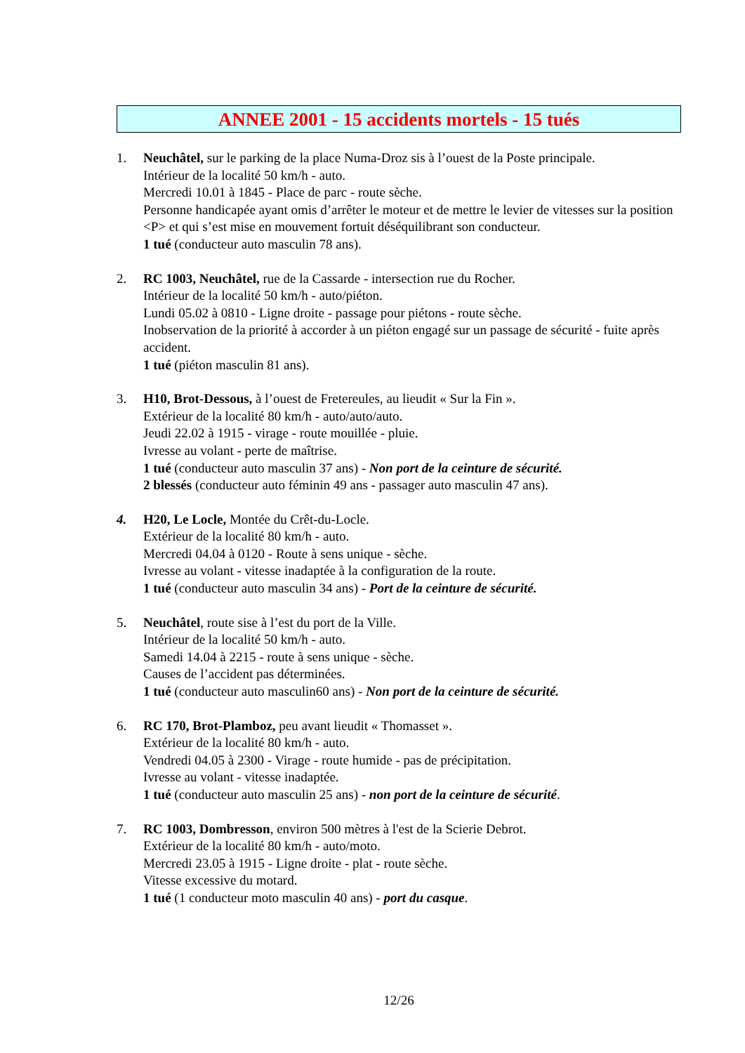ANNEE 2001 - 15 accidents mortels - 15 tués
1. Neuchâtel, sur le parking de la place Numa-Droz sis à l’ouest de la Poste principale.
Intérieur de la localité 50 km/h - auto.
Mercredi 10.01 à 1845 - Place de parc - route sèche.
Personne handicapée ayant omis d’arrêter le moteur et de mettre le levier de vitesses sur la position <P> et qui s’est mise en mouvement fortuit déséquilibrant son conducteur.
1 tué (conducteur auto masculin 78 ans).
2. RC 1003, Neuchâtel, rue de la Cassarde - intersection rue du Rocher.
Intérieur de la localité 50 km/h - auto/piéton.
Lundi 05.02 à 0810 - Ligne droite - passage pour piétons - route sèche.
Inobservation de la priorité à accorder à un piéton engagé sur un passage de sécurité - fuite après accident.
1 tué (piéton masculin 81 ans).
3. H10, Brot-Dessous, à l’ouest de Fretereules, au lieudit « Sur la Fin ».
Extérieur de la localité 80 km/h - auto/auto/auto.
Jeudi 22.02 à 1915 - virage - route mouillée - pluie.
Ivresse au volant - perte de maîtrise.
1 tué (conducteur auto masculin 37 ans) - Non port de la ceinture de sécurité.
2 blessés (conducteur auto féminin 49 ans - passager auto masculin 47 ans).
4. H20, Le Locle, Montée du Crêt-du-Locle.
Extérieur de la localité 80 km/h - auto.
Mercredi 04.04 à 0120 - Route à sens unique - sèche.
Ivresse au volant - vitesse inadaptée à la configuration de la route.
1 tué (conducteur auto masculin 34 ans) - Port de la ceinture de sécurité.
5. Neuchâtel, route sise à l’est du port de la Ville.
Intérieur de la localité 50 km/h - auto.
Samedi 14.04 à 2215 - route à sens unique - sèche.
Causes de l’accident pas déterminées.
1 tué (conducteur auto masculin60 ans) - Non port de la ceinture de sécurité.
6. RC 170, Brot-Plamboz, peu avant lieudit « Thomasset ».
Extérieur de la localité 80 km/h - auto.
Vendredi 04.05 à 2300 - Virage - route humide - pas de précipitation.
Ivresse au volant - vitesse inadaptée.
1 tué (conducteur auto masculin 25 ans) - non port de la ceinture de sécurité.
7. RC 1003, Dombresson, environ 500 mètres à l'est de la Scierie Debrot.
Extérieur de la localité 80 km/h - auto/moto.
Mercredi 23.05 à 1915 - Ligne droite - plat - route sèche.
Vitesse excessive du motard.
1 tué (1 conducteur moto masculin 40 ans) - port du casque.
12/26